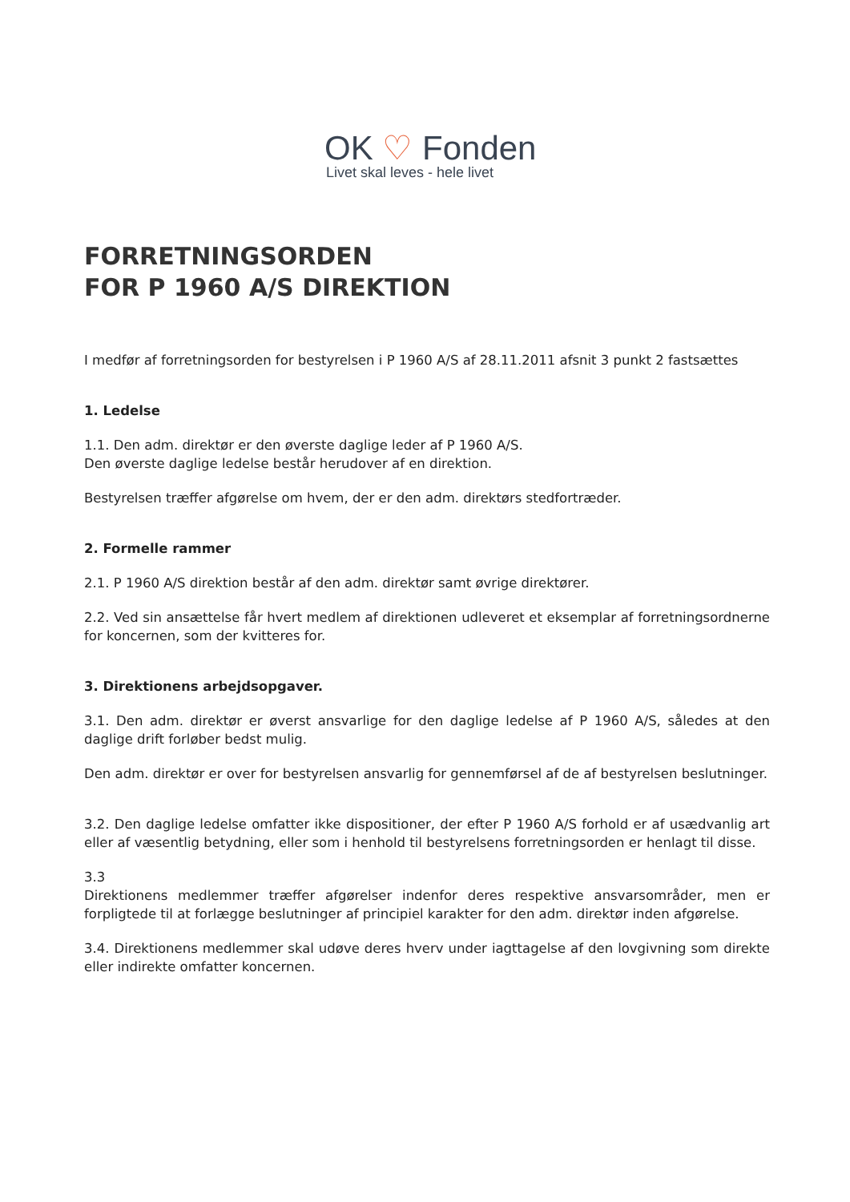OK ♡ Fonden
Livet skal leves - hele livet
FORRETNINGSORDEN
FOR P 1960 A/S DIREKTION
I medfør af forretningsorden for bestyrelsen i P 1960 A/S af 28.11.2011 afsnit 3 punkt 2 fastsættes
1. Ledelse
1.1. Den adm. direktør er den øverste daglige leder af P 1960 A/S.
Den øverste daglige ledelse består herudover af en direktion.
Bestyrelsen træffer afgørelse om hvem, der er den adm. direktørs stedfortræder.
2. Formelle rammer
2.1. P 1960 A/S direktion består af den adm. direktør samt øvrige direktører.
2.2. Ved sin ansættelse får hvert medlem af direktionen udleveret et eksemplar af forretningsordnerne for koncernen, som der kvitteres for.
3. Direktionens arbejdsopgaver.
3.1. Den adm. direktør er øverst ansvarlige for den daglige ledelse af P 1960 A/S, således at den daglige drift forløber bedst mulig.
Den adm. direktør er over for bestyrelsen ansvarlig for gennemførsel af de af bestyrelsen beslutninger.
3.2. Den daglige ledelse omfatter ikke dispositioner, der efter P 1960 A/S forhold er af usædvanlig art eller af væsentlig betydning, eller som i henhold til bestyrelsens forretningsorden er henlagt til disse.
3.3
Direktionens medlemmer træffer afgørelser indenfor deres respektive ansvarsområder, men er forpligtede til at forlægge beslutninger af principiel karakter for den adm. direktør inden afgørelse.
3.4. Direktionens medlemmer skal udøve deres hverv under iagttagelse af den lovgivning som direkte eller indirekte omfatter koncernen.